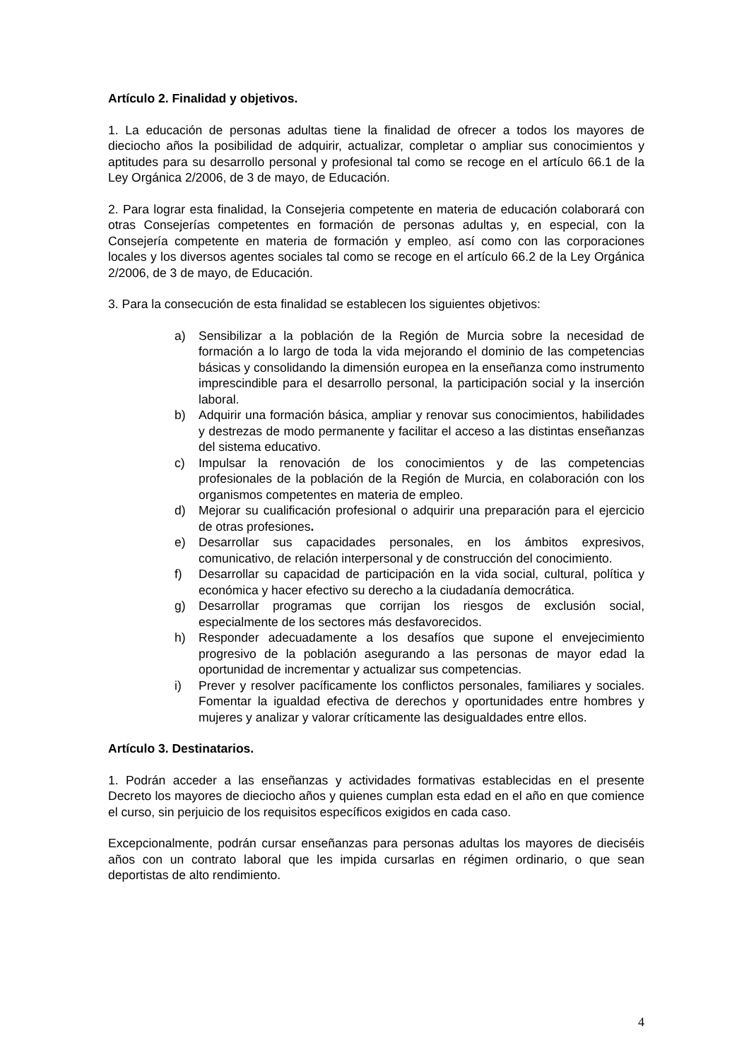Artículo 2. Finalidad y objetivos.
1. La educación de personas adultas tiene la finalidad de ofrecer a todos los mayores de dieciocho años la posibilidad de adquirir, actualizar, completar o ampliar sus conocimientos y aptitudes para su desarrollo personal y profesional tal como se recoge en el artículo 66.1 de la Ley Orgánica 2/2006, de 3 de mayo, de Educación.
2. Para lograr esta finalidad, la Consejeria competente en materia de educación colaborará con otras Consejerías competentes en formación de personas adultas y, en especial, con la Consejería competente en materia de formación y empleo, así como con las corporaciones locales y los diversos agentes sociales tal como se recoge en el artículo 66.2 de la Ley Orgánica 2/2006, de 3 de mayo, de Educación.
3. Para la consecución de esta finalidad se establecen los siguientes objetivos:
a) Sensibilizar a la población de la Región de Murcia sobre la necesidad de formación a lo largo de toda la vida mejorando el dominio de las competencias básicas y consolidando la dimensión europea en la enseñanza como instrumento imprescindible para el desarrollo personal, la participación social y la inserción laboral.
b) Adquirir una formación básica, ampliar y renovar sus conocimientos, habilidades y destrezas de modo permanente y facilitar el acceso a las distintas enseñanzas del sistema educativo.
c) Impulsar la renovación de los conocimientos y de las competencias profesionales de la población de la Región de Murcia, en colaboración con los organismos competentes en materia de empleo.
d) Mejorar su cualificación profesional o adquirir una preparación para el ejercicio de otras profesiones.
e) Desarrollar sus capacidades personales, en los ámbitos expresivos, comunicativo, de relación interpersonal y de construcción del conocimiento.
f) Desarrollar su capacidad de participación en la vida social, cultural, política y económica y hacer efectivo su derecho a la ciudadanía democrática.
g) Desarrollar programas que corrijan los riesgos de exclusión social, especialmente de los sectores más desfavorecidos.
h) Responder adecuadamente a los desafíos que supone el envejecimiento progresivo de la población asegurando a las personas de mayor edad la oportunidad de incrementar y actualizar sus competencias.
i) Prever y resolver pacíficamente los conflictos personales, familiares y sociales. Fomentar la igualdad efectiva de derechos y oportunidades entre hombres y mujeres y analizar y valorar críticamente las desigualdades entre ellos.
Artículo 3. Destinatarios.
1. Podrán acceder a las enseñanzas y actividades formativas establecidas en el presente Decreto los mayores de dieciocho años y quienes cumplan esta edad en el año en que comience el curso, sin perjuicio de los requisitos específicos exigidos en cada caso.
Excepcionalmente, podrán cursar enseñanzas para personas adultas los mayores de dieciséis años con un contrato laboral que les impida cursarlas en régimen ordinario, o que sean deportistas de alto rendimiento.
4